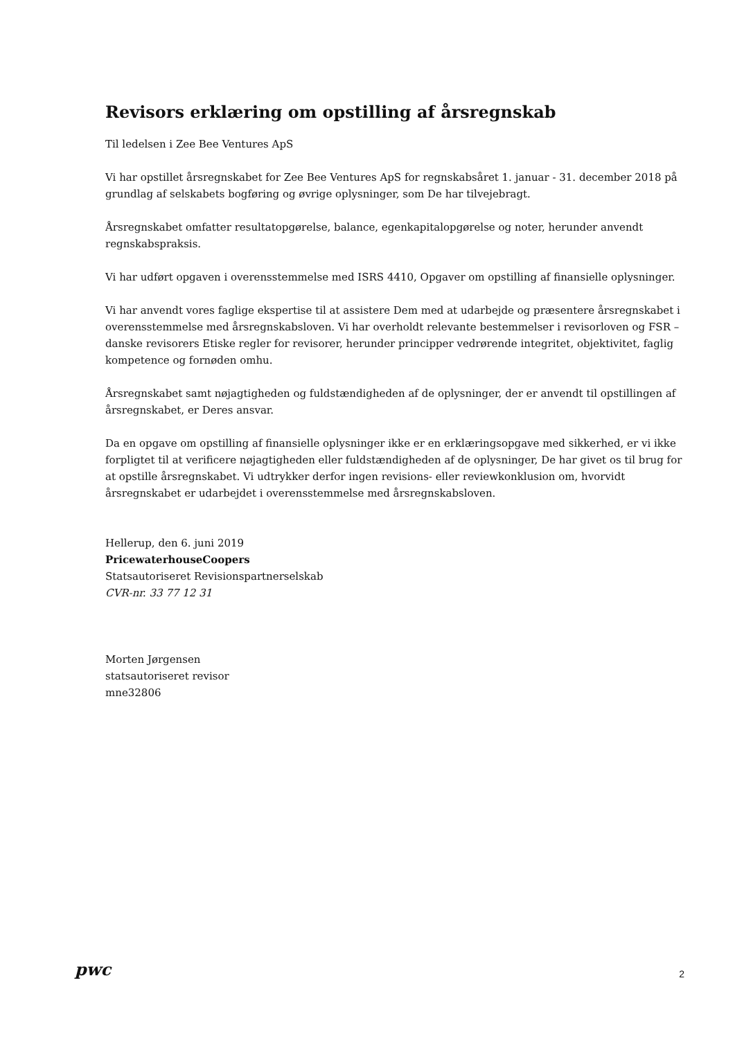Revisors erklæring om opstilling af årsregnskab
Til ledelsen i Zee Bee Ventures ApS
Vi har opstillet årsregnskabet for Zee Bee Ventures ApS for regnskabsåret 1. januar - 31. december 2018 på grundlag af selskabets bogføring og øvrige oplysninger, som De har tilvejebragt.
Årsregnskabet omfatter resultatopgørelse, balance, egenkapitalopgørelse og noter, herunder anvendt regnskabspraksis.
Vi har udført opgaven i overensstemmelse med ISRS 4410, Opgaver om opstilling af finansielle oplysninger.
Vi har anvendt vores faglige ekspertise til at assistere Dem med at udarbejde og præsentere årsregnskabet i overensstemmelse med årsregnskabsloven. Vi har overholdt relevante bestemmelser i revisorloven og FSR – danske revisorers Etiske regler for revisorer, herunder principper vedrørende integritet, objektivitet, faglig kompetence og fornøden omhu.
Årsregnskabet samt nøjagtigheden og fuldstændigheden af de oplysninger, der er anvendt til opstillingen af årsregnskabet, er Deres ansvar.
Da en opgave om opstilling af finansielle oplysninger ikke er en erklæringsopgave med sikkerhed, er vi ikke forpligtet til at verificere nøjagtigheden eller fuldstændigheden af de oplysninger, De har givet os til brug for at opstille årsregnskabet. Vi udtrykker derfor ingen revisions- eller reviewkonklusion om, hvorvidt årsregnskabet er udarbejdet i overensstemmelse med årsregnskabsloven.
Hellerup, den 6. juni 2019
PricewaterhouseCoopers
Statsautoriseret Revisionspartnerselskab
CVR-nr. 33 77 12 31
Morten Jørgensen
statsautoriseret revisor
mne32806
pwc
2